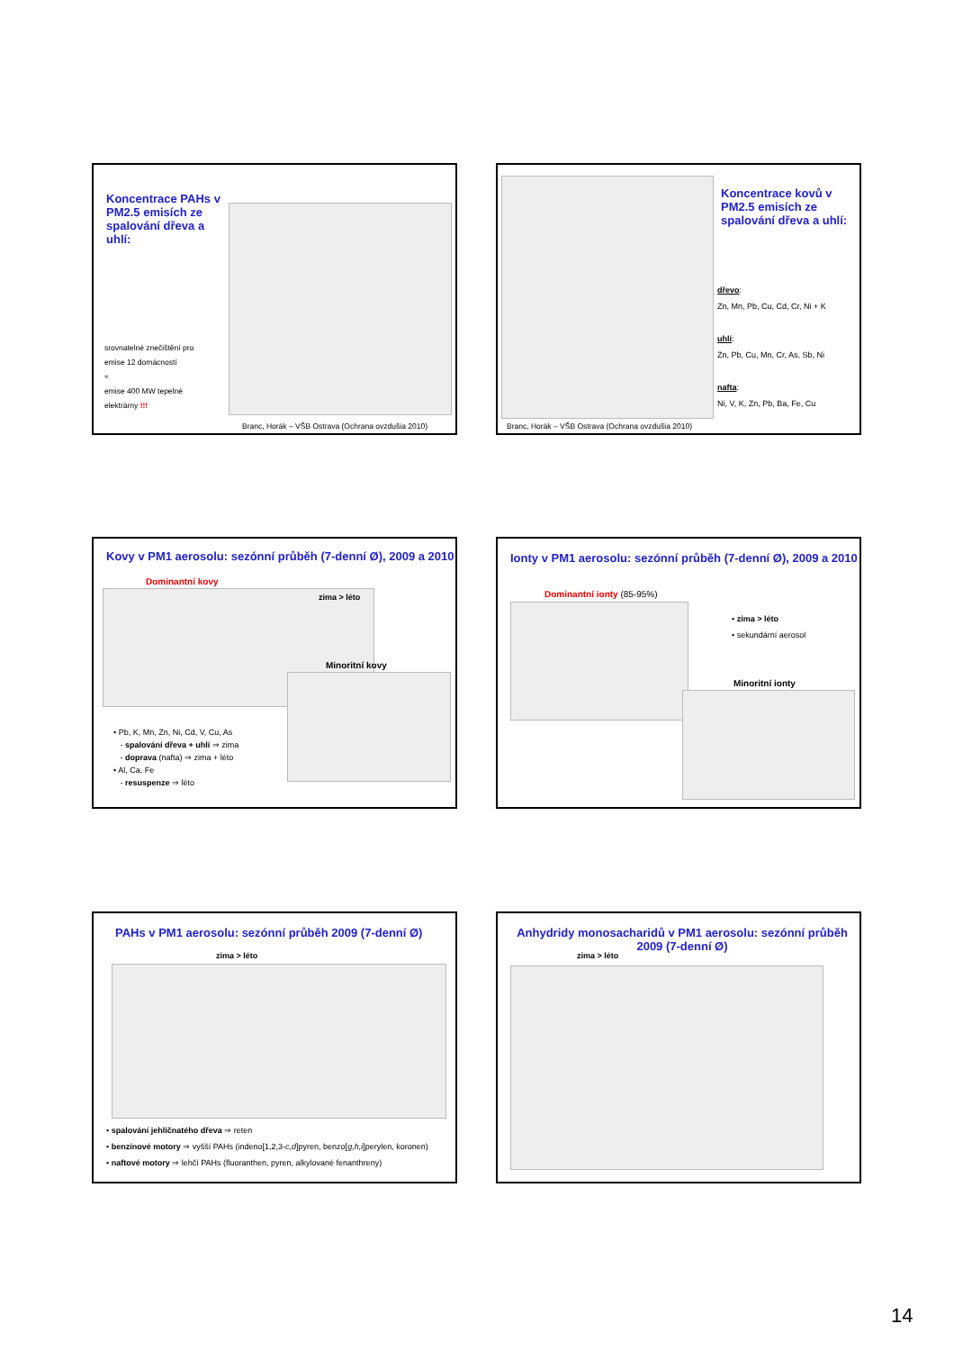Koncentrace PAHs v PM2.5 emisích ze spalování dřeva a uhlí:
srovnatelné znečištění pro
emise 12 domácností
≈
emise 400 MW tepelné elektrárny !!!
Branc, Horák – VŠB Ostrava (Ochrana ovzdušia 2010)
Koncentrace kovů v PM2.5 emisích ze spalování dřeva a uhlí:
dřevo:
Zn, Mn, Pb, Cu, Cd, Cr, Ni + K
uhlí:
Zn, Pb, Cu, Mn, Cr, As, Sb, Ni
nafta:
Ni, V, K, Zn, Pb, Ba, Fe, Cu
Branc, Horák – VŠB Ostrava (Ochrana ovzdušia 2010)
Kovy v PM1 aerosolu: sezónní průběh (7-denní Ø), 2009 a 2010
Dominantní kovy
zima > léto
Minoritní kovy
• Pb, K, Mn, Zn, Ni, Cd, V, Cu, As
- spalování dřeva + uhlí ⇒ zima
- doprava (nafta) ⇒ zima + léto
• Al, Ca, Fe
- resuspenze ⇒ léto
Ionty v PM1 aerosolu: sezónní průběh (7-denní Ø), 2009 a 2010
Dominantní ionty (85-95%)
• zima > léto
• sekundární aerosol
Minoritní ionty
PAHs v PM1 aerosolu: sezónní průběh 2009 (7-denní Ø)
zima > léto
• spalování jehličnatého dřeva ⇒ reten
• benzínové motory ⇒ vyšší PAHs (indeno[1,2,3-c,d]pyren, benzo[g,h,i]perylen, koronen)
• naftové motory ⇒ lehčí PAHs (fluoranthen, pyren, alkylované fenanthreny)
Anhydridy monosacharidů v PM1 aerosolu: sezónní průběh 2009 (7-denní Ø)
zima > léto
14